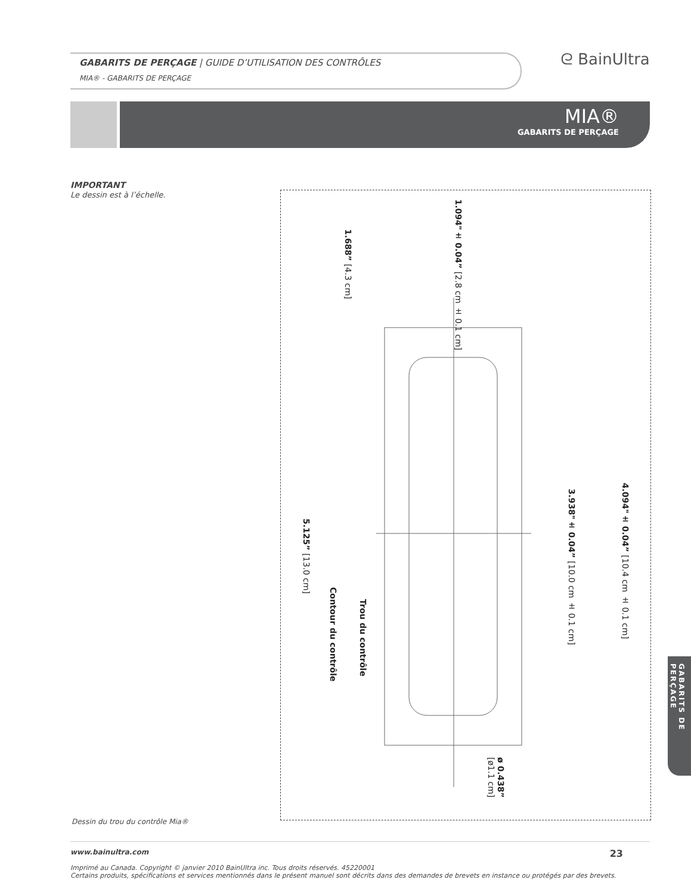GABARITS DE PERÇAGE | GUIDE D’UTILISATION DES CONTRÔLES
MIA® - GABARITS DE PERÇAGE
ᘓ BainUltra
MIA®
GABARITS DE PERÇAGE
IMPORTANT
Le dessin est à l’échelle.
1.094"± 0.04” [2.8 cm ± 0.1 cm]
1.688” [4.3 cm]
4.094"± 0.04” [10.4 cm ± 0.1 cm]
3.938"± 0.04” [10.0 cm ± 0.1 cm]
5.125” [13.0 cm]
Contour du contrôle
Trou du contrôle
ø 0.438” [ø1.1 cm]
Dessin du trou du contrôle Mia®
GABARITS DE PERÇAGE
www.bainultra.com 23
Imprimé au Canada. Copyright © janvier 2010 BainUltra inc. Tous droits réservés. 45220001
Certains produits, spécifications et services mentionnés dans le présent manuel sont décrits dans des demandes de brevets en instance ou protégés par des brevets.